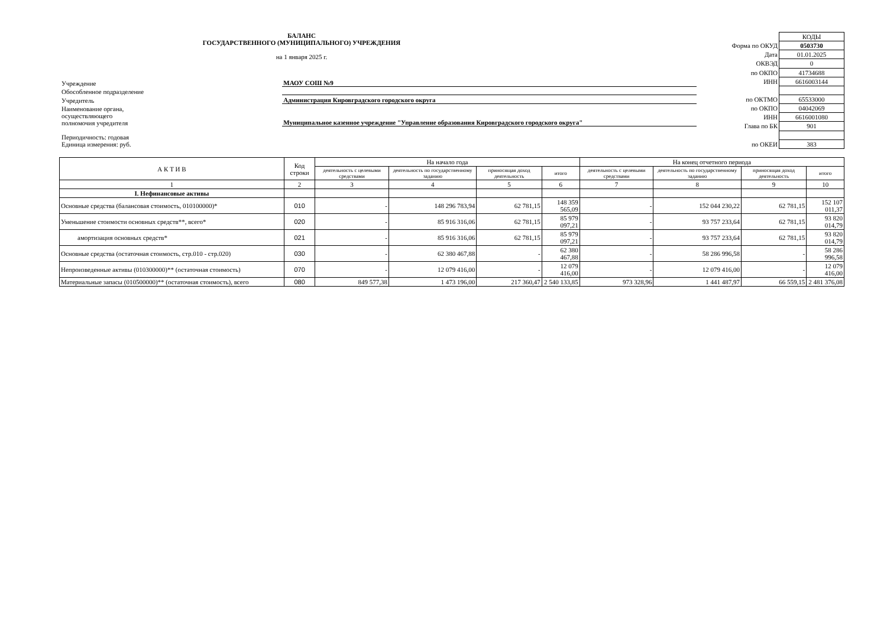БАЛАНС
ГОСУДАРСТВЕННОГО (МУНИЦИПАЛЬНОГО) УЧРЕЖДЕНИЯ
на 1 января 2025 г.
| Учреждение | МАОУ СОШ №9 |
| Обособленное подразделение | |
| Учредитель | Администрация Кировградского городского округа |
| Наименование органа, осуществляющего полномочия учредителя | Муниципальное казенное учреждение "Управление образования Кировградского городского округа" |
| Периодичность: годовая Единица измерения: руб. | |
| | КОДЫ |
| Форма по ОКУД | 0503730 |
| Дата | 01.01.2025 |
| ОКВЭД | 0 |
| по ОКПО | 41734688 |
| ИНН | 6616003144 |
| по ОКТМО | 65533000 |
| по ОКПО | 04042069 |
| ИНН | 6616001080 |
| Глава по БК | 901 |
| по ОКЕИ | 383 |
| А К Т И В | Код строки | На начало года | | | | На конец отчетного периода | | | |
| --- | --- | --- | --- | --- | --- | --- | --- | --- | --- |
| | | деятельность с целевыми средствами | деятельность по государственному заданию | приносящая доход деятельность | итого | деятельность с целевыми средствами | деятельность по государственному заданию | приносящая доход деятельность | итого |
| 1 | 2 | 3 | 4 | 5 | 6 | 7 | 8 | 9 | 10 |
| I. Нефинансовые активы | | | | | | | | | |
| Основные средства (балансовая стоимость, 010100000)* | 010 | - | 148 296 783,94 | 62 781,15 | 148 359 565,09 | - | 152 044 230,22 | 62 781,15 | 152 107 011,37 |
| Уменьшение стоимости основных средств**, всего* | 020 | - | 85 916 316,06 | 62 781,15 | 85 979 097,21 | - | 93 757 233,64 | 62 781,15 | 93 820 014,79 |
| амортизация основных средств* | 021 | - | 85 916 316,06 | 62 781,15 | 85 979 097,21 | - | 93 757 233,64 | 62 781,15 | 93 820 014,79 |
| Основные средства (остаточная стоимость, стр.010 - стр.020) | 030 | - | 62 380 467,88 | - | 62 380 467,88 | - | 58 286 996,58 | - | 58 286 996,58 |
| Непроизведенные активы (010300000)** (остаточная стоимость) | 070 | - | 12 079 416,00 | - | 12 079 416,00 | - | 12 079 416,00 | - | 12 079 416,00 |
| Материальные запасы (010500000)** (остаточная стоимость), всего | 080 | 849 577,38 | 1 473 196,00 | 217 360,47 | 2 540 133,85 | 973 328,96 | 1 441 487,97 | 66 559,15 | 2 481 376,08 |